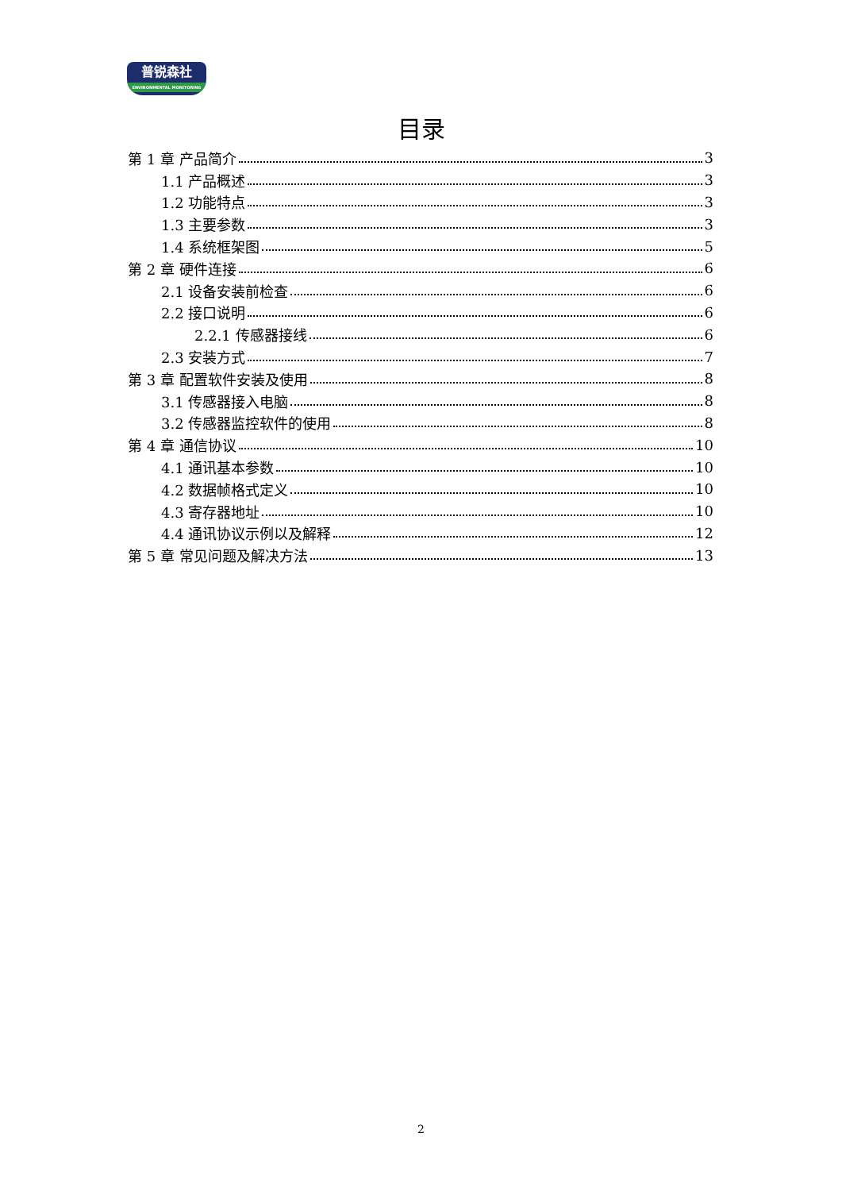普锐森社
ENVIRONMENTAL MONITORING
目录
第 1 章 产品简介 3
1.1 产品概述 3
1.2 功能特点 3
1.3 主要参数 3
1.4 系统框架图 5
第 2 章 硬件连接 6
2.1 设备安装前检查 6
2.2 接口说明 6
2.2.1 传感器接线 6
2.3 安装方式 7
第 3 章 配置软件安装及使用 8
3.1 传感器接入电脑 8
3.2 传感器监控软件的使用 8
第 4 章 通信协议 10
4.1 通讯基本参数 10
4.2 数据帧格式定义 10
4.3 寄存器地址 10
4.4 通讯协议示例以及解释 12
第 5 章 常见问题及解决方法 13
2